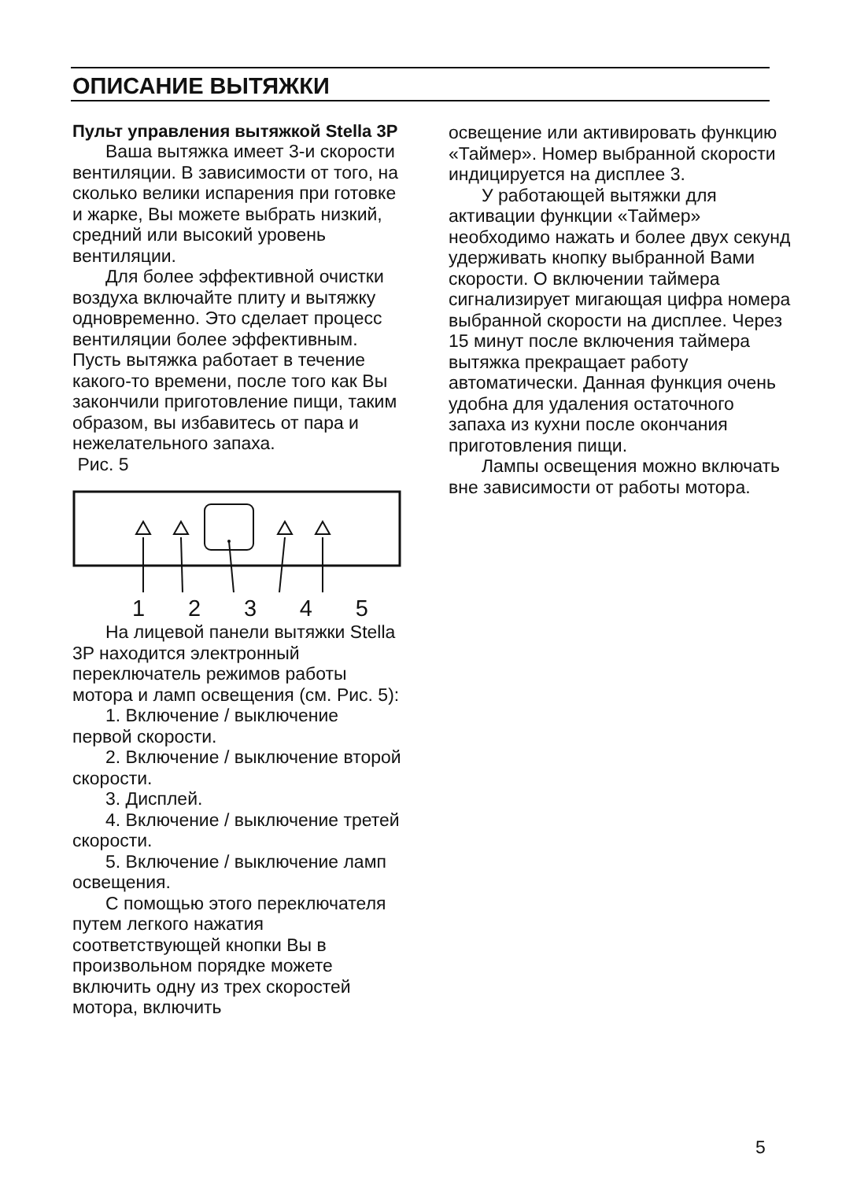ОПИСАНИЕ ВЫТЯЖКИ
Пульт управления вытяжкой Stella 3P
Ваша вытяжка имеет 3-и скорости вентиляции. В зависимости от того, на сколько велики испарения при готовке и жарке, Вы можете выбрать низкий, средний или высокий уровень вентиляции.
Для более эффективной очистки воздуха включайте плиту и вытяжку одновременно. Это сделает процесс вентиляции более эффективным. Пусть вытяжка работает в течение какого-то времени, после того как Вы закончили приготовление пищи, таким образом, вы избавитесь от пара и нежелательного запаха.
Рис. 5
1 2 3 4 5
На лицевой панели вытяжки Stella 3P находится электронный переключатель режимов работы мотора и ламп освещения (см. Рис. 5):
1. Включение / выключение первой скорости.
2. Включение / выключение второй скорости.
3. Дисплей.
4. Включение / выключение третей скорости.
5. Включение / выключение ламп освещения.
С помощью этого переключателя путем легкого нажатия соответствующей кнопки Вы в произвольном порядке можете включить одну из трех скоростей мотора, включить
освещение или активировать функцию «Таймер». Номер выбранной скорости индицируется на дисплее 3.
У работающей вытяжки для активации функции «Таймер» необходимо нажать и более двух секунд удерживать кнопку выбранной Вами скорости. О включении таймера сигнализирует мигающая цифра номера выбранной скорости на дисплее. Через 15 минут после включения таймера вытяжка прекращает работу автоматически. Данная функция очень удобна для удаления остаточного запаха из кухни после окончания приготовления пищи.
Лампы освещения можно включать вне зависимости от работы мотора.
5